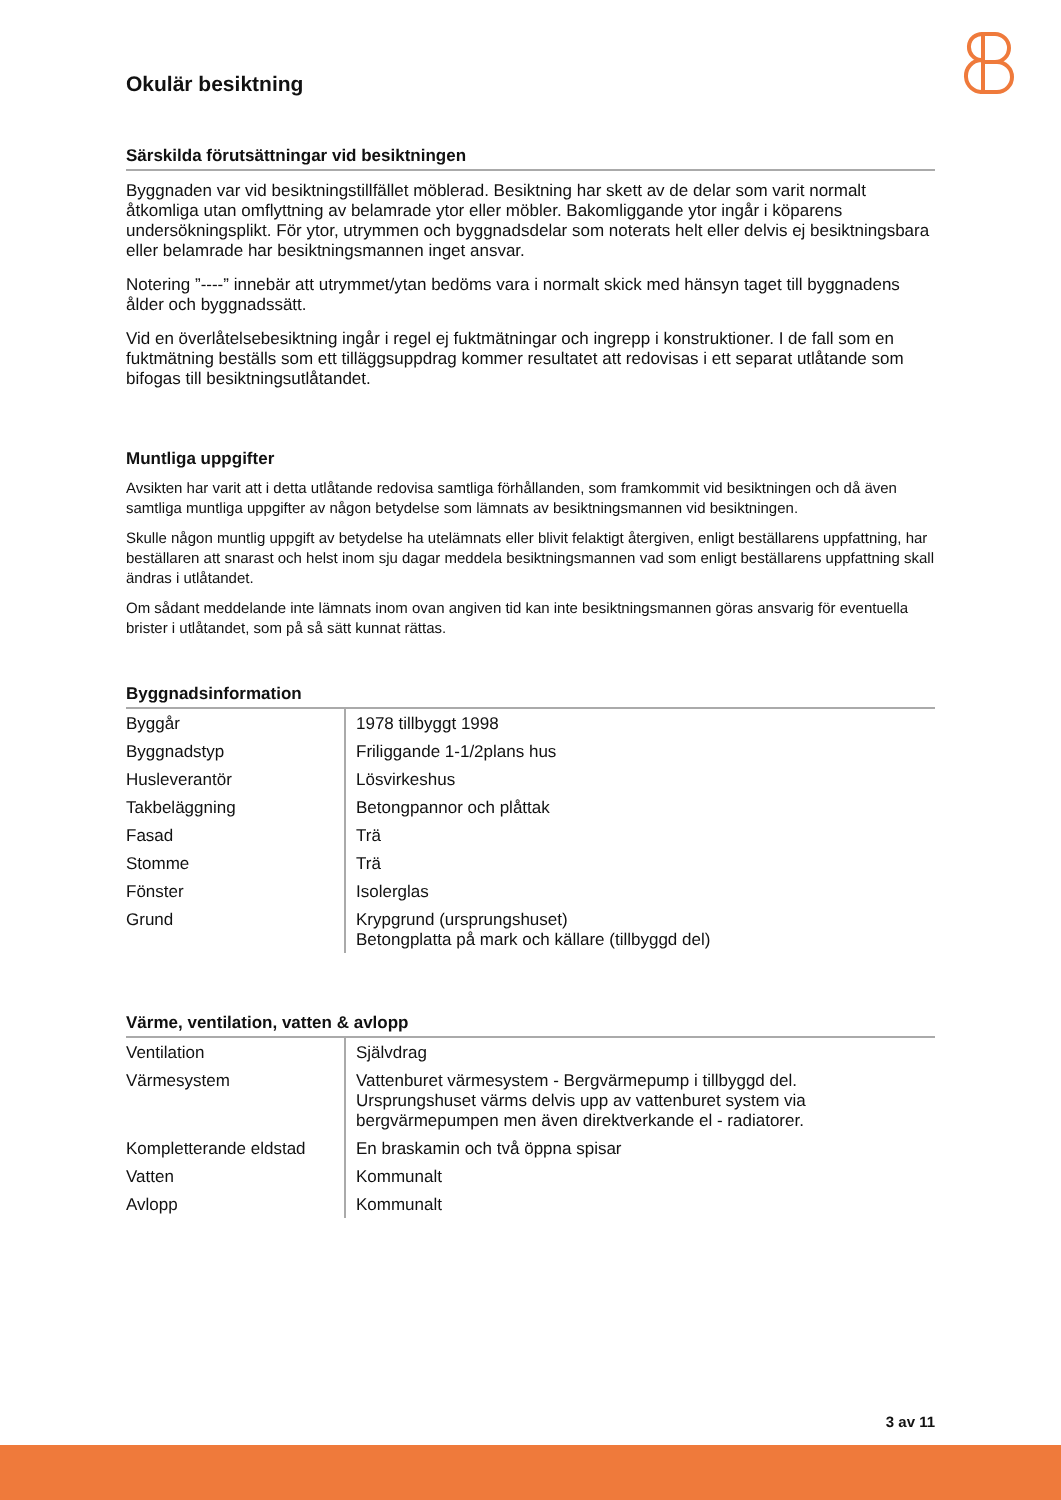Okulär besiktning
Särskilda förutsättningar vid besiktningen
Byggnaden var vid besiktningstillfället möblerad. Besiktning har skett av de delar som varit normalt åtkomliga utan omflyttning av belamrade ytor eller möbler. Bakomliggande ytor ingår i köparens undersökningsplikt. För ytor, utrymmen och byggnadsdelar som noterats helt eller delvis ej besiktningsbara eller belamrade har besiktningsmannen inget ansvar.
Notering ”----” innebär att utrymmet/ytan bedöms vara i normalt skick med hänsyn taget till byggnadens ålder och byggnadssätt.
Vid en överlåtelsebesiktning ingår i regel ej fuktmätningar och ingrepp i konstruktioner. I de fall som en fuktmätning beställs som ett tilläggsuppdrag kommer resultatet att redovisas i ett separat utlåtande som bifogas till besiktningsutlåtandet.
Muntliga uppgifter
Avsikten har varit att i detta utlåtande redovisa samtliga förhållanden, som framkommit vid besiktningen och då även samtliga muntliga uppgifter av någon betydelse som lämnats av besiktningsmannen vid besiktningen.
Skulle någon muntlig uppgift av betydelse ha utelämnats eller blivit felaktigt återgiven, enligt beställarens uppfattning, har beställaren att snarast och helst inom sju dagar meddela besiktningsmannen vad som enligt beställarens uppfattning skall ändras i utlåtandet.
Om sådant meddelande inte lämnats inom ovan angiven tid kan inte besiktningsmannen göras ansvarig för eventuella brister i utlåtandet, som på så sätt kunnat rättas.
Byggnadsinformation
| Byggår | 1978 tillbyggt 1998 |
| Byggnadstyp | Friliggande 1-1/2plans hus |
| Husleverantör | Lösvirkeshus |
| Takbeläggning | Betongpannor och plåttak |
| Fasad | Trä |
| Stomme | Trä |
| Fönster | Isolerglas |
| Grund | Krypgrund (ursprungshuset) Betongplatta på mark och källare (tillbyggd del) |
Värme, ventilation, vatten & avlopp
| Ventilation | Självdrag |
| Värmesystem | Vattenburet värmesystem - Bergvärmepump i tillbyggd del. Ursprungshuset värms delvis upp av vattenburet system via bergvärmepumpen men även direktverkande el - radiatorer. |
| Kompletterande eldstad | En braskamin och två öppna spisar |
| Vatten | Kommunalt |
| Avlopp | Kommunalt |
3 av 11